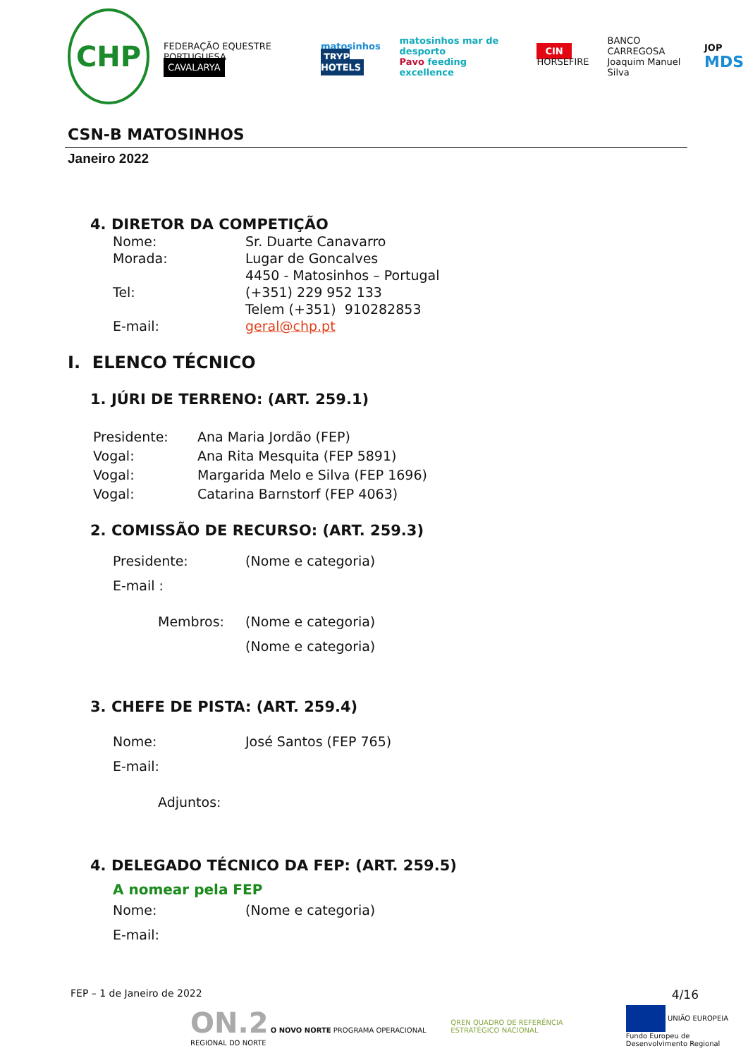CHP FEDERAÇÃO EQUESTRE PORTUGUESA
CAVALARYA matosinhos
TRYP HOTELS matosinhos mar de desporto
Pavo feeding excellence CIN
HORSEFIRE BANCO CARREGOSA
Joaquim Manuel Silva JOP
MDS
CSN-B MATOSINHOS
Janeiro 2022
4. DIRETOR DA COMPETIÇÃO
Nome: Sr. Duarte Canavarro
Morada: Lugar de Goncalves
4450 - Matosinhos – Portugal
Tel: (+351) 229 952 133
Telem (+351) 910282853
E-mail: geral@chp.pt
I. ELENCO TÉCNICO
1. JÚRI DE TERRENO: (ART. 259.1)
Presidente: Ana Maria Jordão (FEP)
Vogal: Ana Rita Mesquita (FEP 5891)
Vogal: Margarida Melo e Silva (FEP 1696)
Vogal: Catarina Barnstorf (FEP 4063)
2. COMISSÃO DE RECURSO: (ART. 259.3)
Presidente: (Nome e categoria)
E-mail :
Membros: (Nome e categoria)
(Nome e categoria)
3. CHEFE DE PISTA: (ART. 259.4)
Nome: José Santos (FEP 765)
E-mail:
Adjuntos:
4. DELEGADO TÉCNICO DA FEP: (ART. 259.5)
A nomear pela FEP
Nome: (Nome e categoria)
E-mail:
FEP – 1 de Janeiro de 2022 4/16
ON.2 O NOVO NORTE PROGRAMA OPERACIONAL REGIONAL DO NORTE QREN QUADRO DE REFERÊNCIA ESTRATÉGICO NACIONAL UNIÃO EUROPEIA
Fundo Europeu de Desenvolvimento Regional